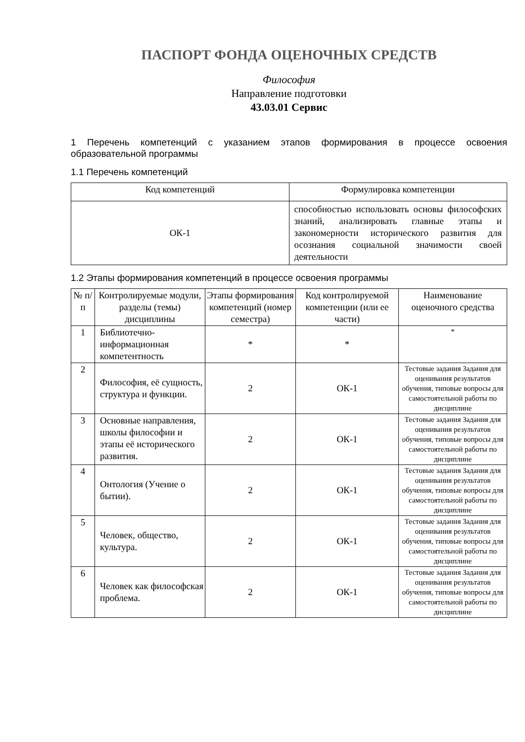ПАСПОРТ ФОНДА ОЦЕНОЧНЫХ СРЕДСТВ
Философия
Направление подготовки
43.03.01 Сервис
1 Перечень компетенций с указанием этапов формирования в процессе освоения образовательной программы
1.1 Перечень компетенций
| Код компетенций | Формулировка компетенции |
| --- | --- |
| ОК-1 | способностью использовать основы философских знаний, анализировать главные этапы и закономерности исторического развития для осознания социальной значимости своей деятельности |
1.2 Этапы формирования компетенций в процессе освоения программы
| № п/п | Контролируемые модули, разделы (темы) дисциплины | Этапы формирования компетенций (номер семестра) | Код контролируемой компетенции (или ее части) | Наименование оценочного средства |
| --- | --- | --- | --- | --- |
| 1 | Библиотечно-информационная компетентность | * | * | * |
| 2 | Философия, её сущность, структура и функции. | 2 | ОК-1 | Тестовые задания Задания для оценивания результатов обучения, типовые вопросы для самостоятельной работы по дисциплине |
| 3 | Основные направления, школы философии и этапы её исторического развития. | 2 | ОК-1 | Тестовые задания Задания для оценивания результатов обучения, типовые вопросы для самостоятельной работы по дисциплине |
| 4 | Онтология (Учение о бытии). | 2 | ОК-1 | Тестовые задания Задания для оценивания результатов обучения, типовые вопросы для самостоятельной работы по дисциплине |
| 5 | Человек, общество, культура. | 2 | ОК-1 | Тестовые задания Задания для оценивания результатов обучения, типовые вопросы для самостоятельной работы по дисциплине |
| 6 | Человек как философская проблема. | 2 | ОК-1 | Тестовые задания Задания для оценивания результатов обучения, типовые вопросы для самостоятельной работы по дисциплине |